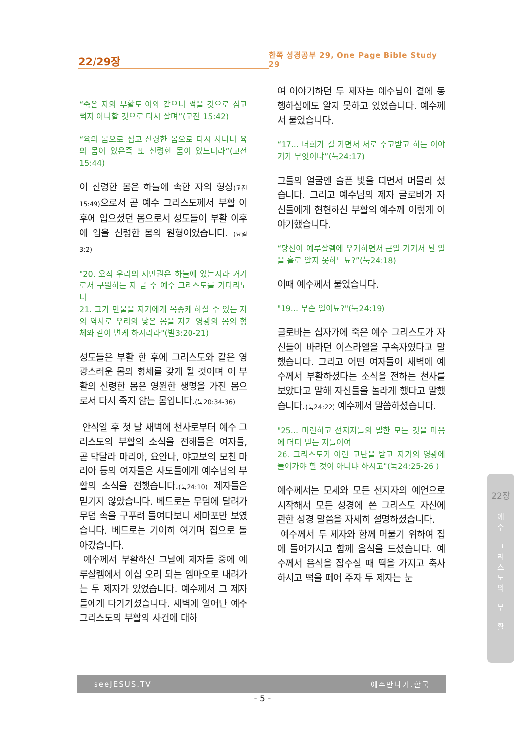22/29장
한쪽 성경공부 29, One Page Bible Study 29
“죽은 자의 부활도 이와 같으니 썩을 것으로 심고 썩지 아니할 것으로 다시 살며”(고전 15:42)
“육의 몸으로 심고 신령한 몸으로 다시 사나니 육의 몸이 있은즉 또 신령한 몸이 있느니라”(고전15:44)
이 신령한 몸은 하늘에 속한 자의 형상(고전15:49) 으로서 곧 예수 그리스도께서 부활 이후에 입으셨던 몸으로서 성도들이 부활 이후에 입을 신령한 몸의 원형이었습니다. (요일3:2)
"20. 오직 우리의 시민권은 하늘에 있는지라 거기로서 구원하는 자 곧 주 예수 그리스도를 기다리노니
21. 그가 만물을 자기에게 복종케 하실 수 있는 자의 역사로 우리의 낮은 몸을 자기 영광의 몸의 형체와 같이 변케 하시리라"(빌3:20-21)
성도들은 부활 한 후에 그리스도와 같은 영광스러운 몸의 형체를 갖게 될 것이며 이 부활의 신령한 몸은 영원한 생명을 가진 몸으로서 다시 죽지 않는 몸입니다.(눅20:34-36)
안식일 후 첫 날 새벽에 천사로부터 예수 그리스도의 부활의 소식을 전해들은 여자들, 곧 막달라 마리아, 요안나, 야고보의 모친 마리아 등의 여자들은 사도들에게 예수님의 부활의 소식을 전했습니다.(눅24:10) 제자들은 믿기지 않았습니다. 베드로는 무덤에 달려가 무덤 속을 구푸려 들여다보니 세마포만 보였습니다. 베드로는 기이히 여기며 집으로 돌아갔습니다.
예수께서 부활하신 그날에 제자들 중에 예루살렘에서 이십 오리 되는 엠마오로 내려가는 두 제자가 있었습니다. 예수께서 그 제자들에게 다가가셨습니다. 새벽에 일어난 예수 그리스도의 부활의 사건에 대하
여 이야기하던 두 제자는 예수님이 곁에 동행하심에도 알지 못하고 있었습니다. 예수께서 물었습니다.
“17... 너희가 길 가면서 서로 주고받고 하는 이야기가 무엇이냐”(눅24:17)
그들의 얼굴엔 슬픈 빛을 띠면서 머물러 섰습니다. 그리고 예수님의 제자 글로바가 자신들에게 현현하신 부활의 예수께 이렇게 이야기했습니다.
“당신이 예루살렘에 우거하면서 근일 거기서 된 일을 홀로 알지 못하느뇨?”(눅24:18)
이때 예수께서 물었습니다.
"19... 무슨 일이뇨?"(눅24:19)
글로바는 십자가에 죽은 예수 그리스도가 자신들이 바라던 이스라엘을 구속자였다고 말했습니다. 그리고 어떤 여자들이 새벽에 예수께서 부활하셨다는 소식을 전하는 천사를 보았다고 말해 자신들을 놀라게 했다고 말했습니다.(눅24:22) 예수께서 말씀하셨습니다.
"25... 미련하고 선지자들의 말한 모든 것을 마음에 더디 믿는 자들이여
26. 그리스도가 이런 고난을 받고 자기의 영광에 들어가야 할 것이 아니냐 하시고"(눅24:25-26 )
예수께서는 모세와 모든 선지자의 예언으로 시작해서 모든 성경에 쓴 그리스도 자신에 관한 성경 말씀을 자세히 설명하셨습니다.
예수께서 두 제자와 함께 머물기 위하여 집에 들어가시고 함께 음식을 드셨습니다. 예수께서 음식을 잡수실 때 떡을 가지고 축사하시고 떡을 떼어 주자 두 제자는 눈
22장
예
수
그
리
스
도
의
부
활
seeJESUS.TV 예수만나기.한국
- 5 -